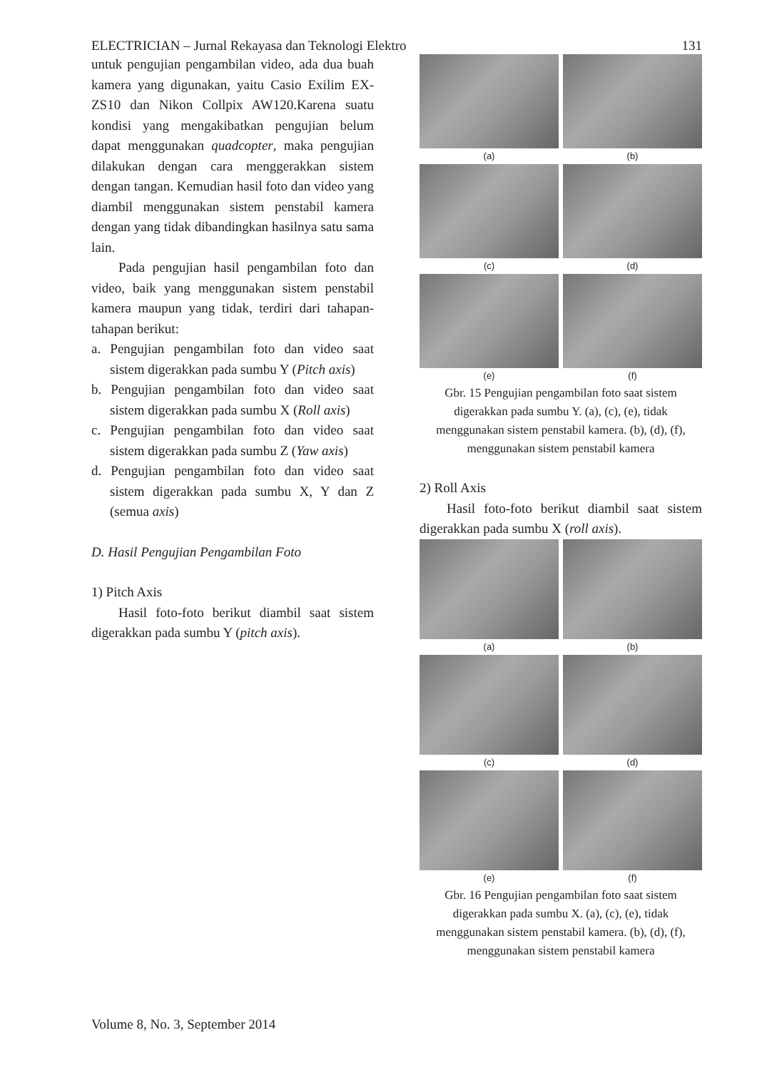ELECTRICIAN – Jurnal Rekayasa dan Teknologi Elektro 131
untuk pengujian pengambilan video, ada dua buah kamera yang digunakan, yaitu Casio Exilim EX-ZS10 dan Nikon Collpix AW120.Karena suatu kondisi yang mengakibatkan pengujian belum dapat menggunakan quadcopter, maka pengujian dilakukan dengan cara menggerakkan sistem dengan tangan. Kemudian hasil foto dan video yang diambil menggunakan sistem penstabil kamera dengan yang tidak dibandingkan hasilnya satu sama lain.
Pada pengujian hasil pengambilan foto dan video, baik yang menggunakan sistem penstabil kamera maupun yang tidak, terdiri dari tahapan-tahapan berikut:
a. Pengujian pengambilan foto dan video saat sistem digerakkan pada sumbu Y (Pitch axis)
b. Pengujian pengambilan foto dan video saat sistem digerakkan pada sumbu X (Roll axis)
c. Pengujian pengambilan foto dan video saat sistem digerakkan pada sumbu Z (Yaw axis)
d. Pengujian pengambilan foto dan video saat sistem digerakkan pada sumbu X, Y dan Z (semua axis)
D. Hasil Pengujian Pengambilan Foto
1) Pitch Axis
Hasil foto-foto berikut diambil saat sistem digerakkan pada sumbu Y (pitch axis).
(a)
(b)
(c)
(d)
(e)
(f)
Gbr. 15 Pengujian pengambilan foto saat sistem digerakkan pada sumbu Y. (a), (c), (e), tidak menggunakan sistem penstabil kamera. (b), (d), (f), menggunakan sistem penstabil kamera
2) Roll Axis
Hasil foto-foto berikut diambil saat sistem digerakkan pada sumbu X (roll axis).
(a)
(b)
(c)
(d)
(e)
(f)
Gbr. 16 Pengujian pengambilan foto saat sistem digerakkan pada sumbu X. (a), (c), (e), tidak menggunakan sistem penstabil kamera. (b), (d), (f), menggunakan sistem penstabil kamera
Volume 8, No. 3, September 2014